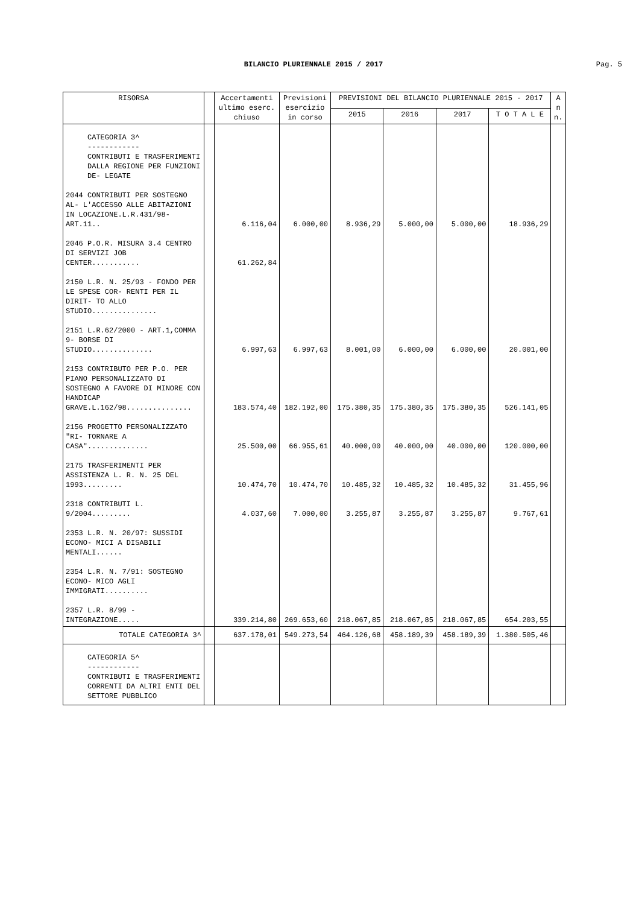BILANCIO PLURIENNALE 2015 / 2017
Pag. 5
| RISORSA | | Accertamenti ultimo eserc. chiuso | Previsioni esercizio in corso | PREVISIONI DEL BILANCIO PLURIENNALE 2015 - 2017 | | | | A n n. |
| --- | --- | --- | --- | --- | --- | --- | --- | --- |
| | | | | 2015 | 2016 | 2017 | T O T A L E | |
| CATEGORIA 3^ ------------ CONTRIBUTI E TRASFERIMENTI DALLA REGIONE PER FUNZIONI DE- LEGATE | | | | | | | | |
| 2044 CONTRIBUTI PER SOSTEGNO AL- L'ACCESSO ALLE ABITAZIONI IN LOCAZIONE.L.R.431/98-ART.11.. | | 6.116,04 | 6.000,00 | 8.936,29 | 5.000,00 | 5.000,00 | 18.936,29 | |
| 2046 P.O.R. MISURA 3.4 CENTRO DI SERVIZI JOB CENTER........... | | 61.262,84 | | | | | | |
| 2150 L.R. N. 25/93 - FONDO PER LE SPESE COR- RENTI PER IL DIRIT- TO ALLO STUDIO............... | | | | | | | | |
| 2151 L.R.62/2000 - ART.1,COMMA 9- BORSE DI STUDIO.............. | | 6.997,63 | 6.997,63 | 8.001,00 | 6.000,00 | 6.000,00 | 20.001,00 | |
| 2153 CONTRIBUTO PER P.O. PER PIANO PERSONALIZZATO DI SOSTEGNO A FAVORE DI MINORE CON HANDICAP GRAVE.L.162/98............... | | 183.574,40 | 182.192,00 | 175.380,35 | 175.380,35 | 175.380,35 | 526.141,05 | |
| 2156 PROGETTO PERSONALIZZATO "RI- TORNARE A CASA".............. | | 25.500,00 | 66.955,61 | 40.000,00 | 40.000,00 | 40.000,00 | 120.000,00 | |
| 2175 TRASFERIMENTI PER ASSISTENZA L. R. N. 25 DEL 1993......... | | 10.474,70 | 10.474,70 | 10.485,32 | 10.485,32 | 10.485,32 | 31.455,96 | |
| 2318 CONTRIBUTI L. 9/2004......... | | 4.037,60 | 7.000,00 | 3.255,87 | 3.255,87 | 3.255,87 | 9.767,61 | |
| 2353 L.R. N. 20/97: SUSSIDI ECONO- MICI A DISABILI MENTALI...... | | | | | | | | |
| 2354 L.R. N. 7/91: SOSTEGNO ECONO- MICO AGLI IMMIGRATI.......... | | | | | | | | |
| 2357 L.R. 8/99 - INTEGRAZIONE..... | | 339.214,80 | 269.653,60 | 218.067,85 | 218.067,85 | 218.067,85 | 654.203,55 | |
| TOTALE CATEGORIA 3^ | | 637.178,01 | 549.273,54 | 464.126,68 | 458.189,39 | 458.189,39 | 1.380.505,46 | |
| CATEGORIA 5^ ------------ CONTRIBUTI E TRASFERIMENTI CORRENTI DA ALTRI ENTI DEL SETTORE PUBBLICO | | | | | | | | |